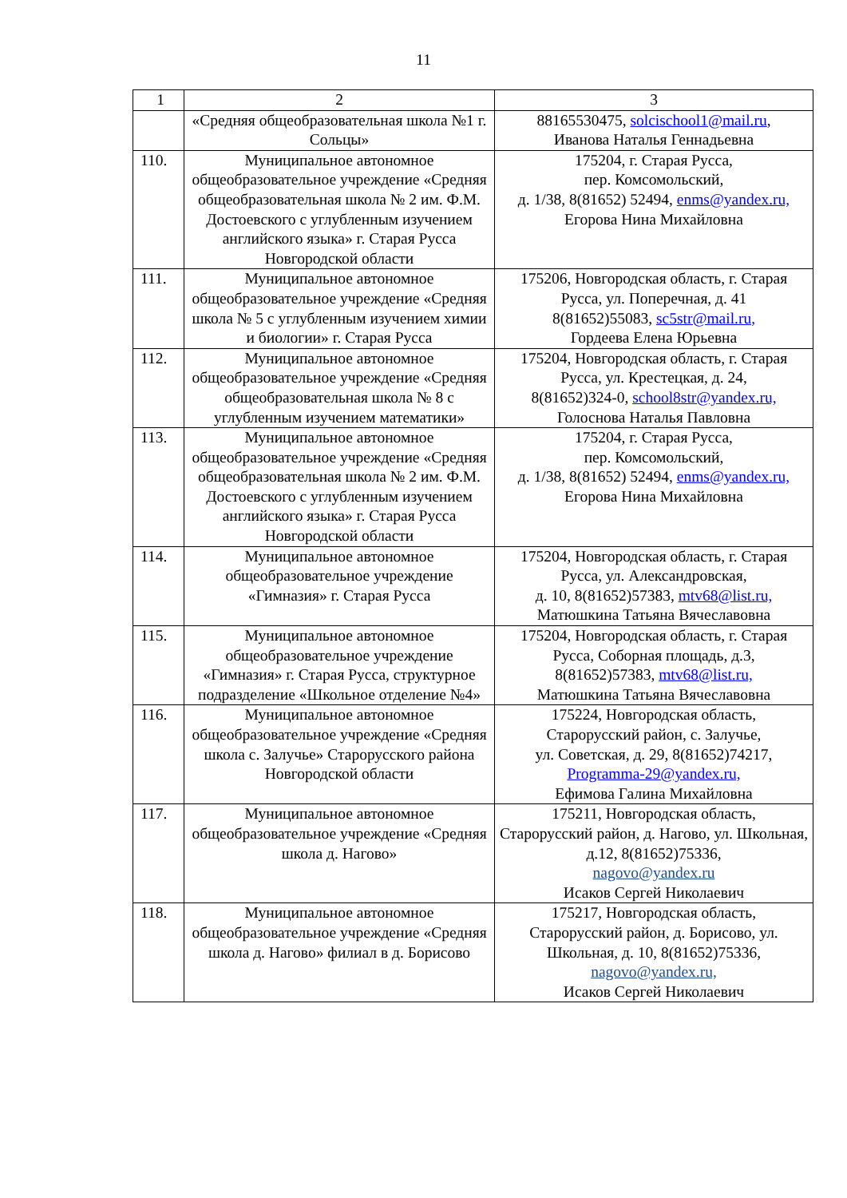11
| 1 | 2 | 3 |
| | «Средняя общеобразовательная школа №1 г. Сольцы» | 88165530475, solcischool1@mail.ru , Иванова Наталья Геннадьевна |
| 110. | Муниципальное автономное общеобразовательное учреждение «Средняя общеобразовательная школа № 2 им. Ф.М. Достоевского с углубленным изучением английского языка» г. Старая Русса Новгородской области | 175204, г. Старая Русса, пер. Комсомольский, д. 1/38, 8(81652) 52494, enms@yandex.ru, Егорова Нина Михайловна |
| 111. | Муниципальное автономное общеобразовательное учреждение «Средняя школа № 5 с углубленным изучением химии и биологии» г. Старая Русса | 175206, Новгородская область, г. Старая Русса, ул. Поперечная, д. 41 8(81652)55083, sc5str@mail.ru, Гордеева Елена Юрьевна |
| 112. | Муниципальное автономное общеобразовательное учреждение «Средняя общеобразовательная школа № 8 с углубленным изучением математики» | 175204, Новгородская область, г. Старая Русса, ул. Крестецкая, д. 24, 8(81652)324-0, school8str@yandex.ru, Голоснова Наталья Павловна |
| 113. | Муниципальное автономное общеобразовательное учреждение «Средняя общеобразовательная школа № 2 им. Ф.М. Достоевского с углубленным изучением английского языка» г. Старая Русса Новгородской области | 175204, г. Старая Русса, пер. Комсомольский, д. 1/38, 8(81652) 52494, enms@yandex.ru, Егорова Нина Михайловна |
| 114. | Муниципальное автономное общеобразовательное учреждение «Гимназия» г. Старая Русса | 175204, Новгородская область, г. Старая Русса, ул. Александровская, д. 10, 8(81652)57383, mtv68@list.ru, Матюшкина Татьяна Вячеславовна |
| 115. | Муниципальное автономное общеобразовательное учреждение «Гимназия» г. Старая Русса, структурное подразделение «Школьное отделение №4» | 175204, Новгородская область, г. Старая Русса, Соборная площадь, д.3, 8(81652)57383, mtv68@list.ru, Матюшкина Татьяна Вячеславовна |
| 116. | Муниципальное автономное общеобразовательное учреждение «Средняя школа с. Залучье» Старорусского района Новгородской области | 175224, Новгородская область, Старорусский район, с. Залучье, ул. Советская, д. 29, 8(81652)74217, Programma-29@yandex.ru, Ефимова Галина Михайловна |
| 117. | Муниципальное автономное общеобразовательное учреждение «Средняя школа д. Нагово» | 175211, Новгородская область, Старорусский район, д. Нагово, ул. Школьная, д.12, 8(81652)75336, nagovo@yandex.ru Исаков Сергей Николаевич |
| 118. | Муниципальное автономное общеобразовательное учреждение «Средняя школа д. Нагово» филиал в д. Борисово | 175217, Новгородская область, Старорусский район, д. Борисово, ул. Школьная, д. 10, 8(81652)75336, nagovo@yandex.ru, Исаков Сергей Николаевич |